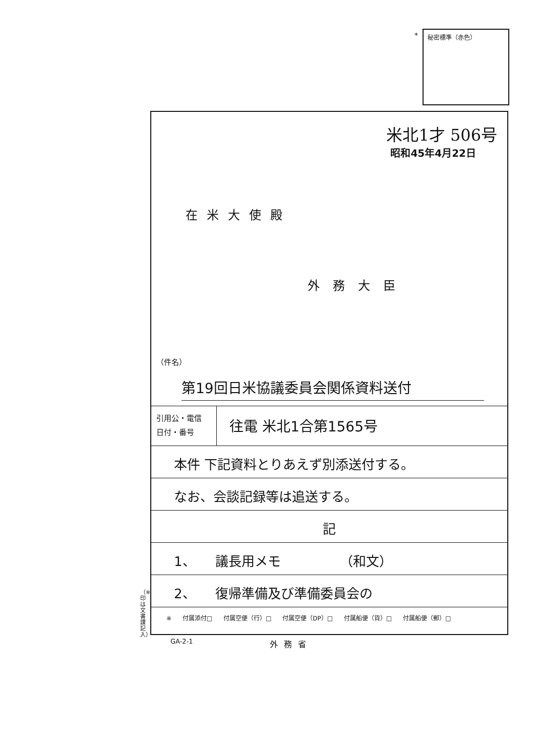* 秘密標準（赤色）
米北1才 506号
昭和45年4月22日
在米大使殿
外務大臣
（件名）
第19回日米協議委員会関係資料送付
引用公・電信
日付・番号
往電 米北1合第1565号
本件 下記資料とりあえず別添送付する。
なお、会談記録等は追送する。
記
1、　　議長用メモ　　　　　（和文）
2、　　復帰準備及び準備委員会の
※ 付属添付□ 付属空便（行）□ 付属空便（DP）□ 付属船便（貨）□ 付属船便（郵）□
（※印は文書課記入）
GA-2-1 外務省